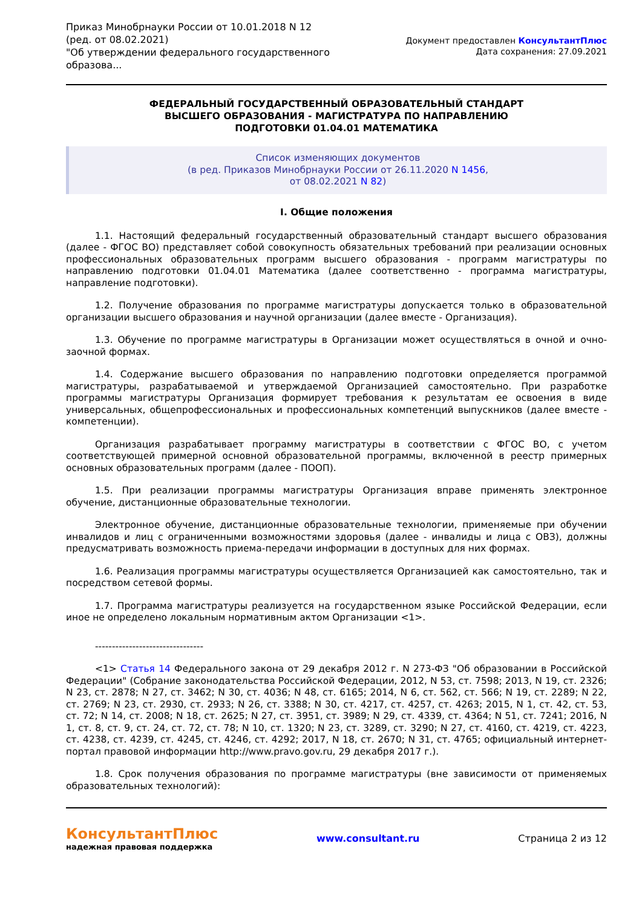Приказ Минобрнауки России от 10.01.2018 N 12
(ред. от 08.02.2021)
"Об утверждении федерального государственного
образова...
Документ предоставлен КонсультантПлюс
Дата сохранения: 27.09.2021
ФЕДЕРАЛЬНЫЙ ГОСУДАРСТВЕННЫЙ ОБРАЗОВАТЕЛЬНЫЙ СТАНДАРТ
ВЫСШЕГО ОБРАЗОВАНИЯ - МАГИСТРАТУРА ПО НАПРАВЛЕНИЮ
ПОДГОТОВКИ 01.04.01 МАТЕМАТИКА
Список изменяющих документов
(в ред. Приказов Минобрнауки России от 26.11.2020 N 1456,
от 08.02.2021 N 82)
I. Общие положения
1.1. Настоящий федеральный государственный образовательный стандарт высшего образования (далее - ФГОС ВО) представляет собой совокупность обязательных требований при реализации основных профессиональных образовательных программ высшего образования - программ магистратуры по направлению подготовки 01.04.01 Математика (далее соответственно - программа магистратуры, направление подготовки).
1.2. Получение образования по программе магистратуры допускается только в образовательной организации высшего образования и научной организации (далее вместе - Организация).
1.3. Обучение по программе магистратуры в Организации может осуществляться в очной и очно-заочной формах.
1.4. Содержание высшего образования по направлению подготовки определяется программой магистратуры, разрабатываемой и утверждаемой Организацией самостоятельно. При разработке программы магистратуры Организация формирует требования к результатам ее освоения в виде универсальных, общепрофессиональных и профессиональных компетенций выпускников (далее вместе - компетенции).
Организация разрабатывает программу магистратуры в соответствии с ФГОС ВО, с учетом соответствующей примерной основной образовательной программы, включенной в реестр примерных основных образовательных программ (далее - ПООП).
1.5. При реализации программы магистратуры Организация вправе применять электронное обучение, дистанционные образовательные технологии.
Электронное обучение, дистанционные образовательные технологии, применяемые при обучении инвалидов и лиц с ограниченными возможностями здоровья (далее - инвалиды и лица с ОВЗ), должны предусматривать возможность приема-передачи информации в доступных для них формах.
1.6. Реализация программы магистратуры осуществляется Организацией как самостоятельно, так и посредством сетевой формы.
1.7. Программа магистратуры реализуется на государственном языке Российской Федерации, если иное не определено локальным нормативным актом Организации <1>.
--------------------------------
<1> Статья 14 Федерального закона от 29 декабря 2012 г. N 273-ФЗ "Об образовании в Российской Федерации" (Собрание законодательства Российской Федерации, 2012, N 53, ст. 7598; 2013, N 19, ст. 2326; N 23, ст. 2878; N 27, ст. 3462; N 30, ст. 4036; N 48, ст. 6165; 2014, N 6, ст. 562, ст. 566; N 19, ст. 2289; N 22, ст. 2769; N 23, ст. 2930, ст. 2933; N 26, ст. 3388; N 30, ст. 4217, ст. 4257, ст. 4263; 2015, N 1, ст. 42, ст. 53, ст. 72; N 14, ст. 2008; N 18, ст. 2625; N 27, ст. 3951, ст. 3989; N 29, ст. 4339, ст. 4364; N 51, ст. 7241; 2016, N 1, ст. 8, ст. 9, ст. 24, ст. 72, ст. 78; N 10, ст. 1320; N 23, ст. 3289, ст. 3290; N 27, ст. 4160, ст. 4219, ст. 4223, ст. 4238, ст. 4239, ст. 4245, ст. 4246, ст. 4292; 2017, N 18, ст. 2670; N 31, ст. 4765; официальный интернет-портал правовой информации http://www.pravo.gov.ru, 29 декабря 2017 г.).
1.8. Срок получения образования по программе магистратуры (вне зависимости от применяемых образовательных технологий):
КонсультантПлюс
надежная правовая поддержка
www.consultant.ru Страница 2 из 12